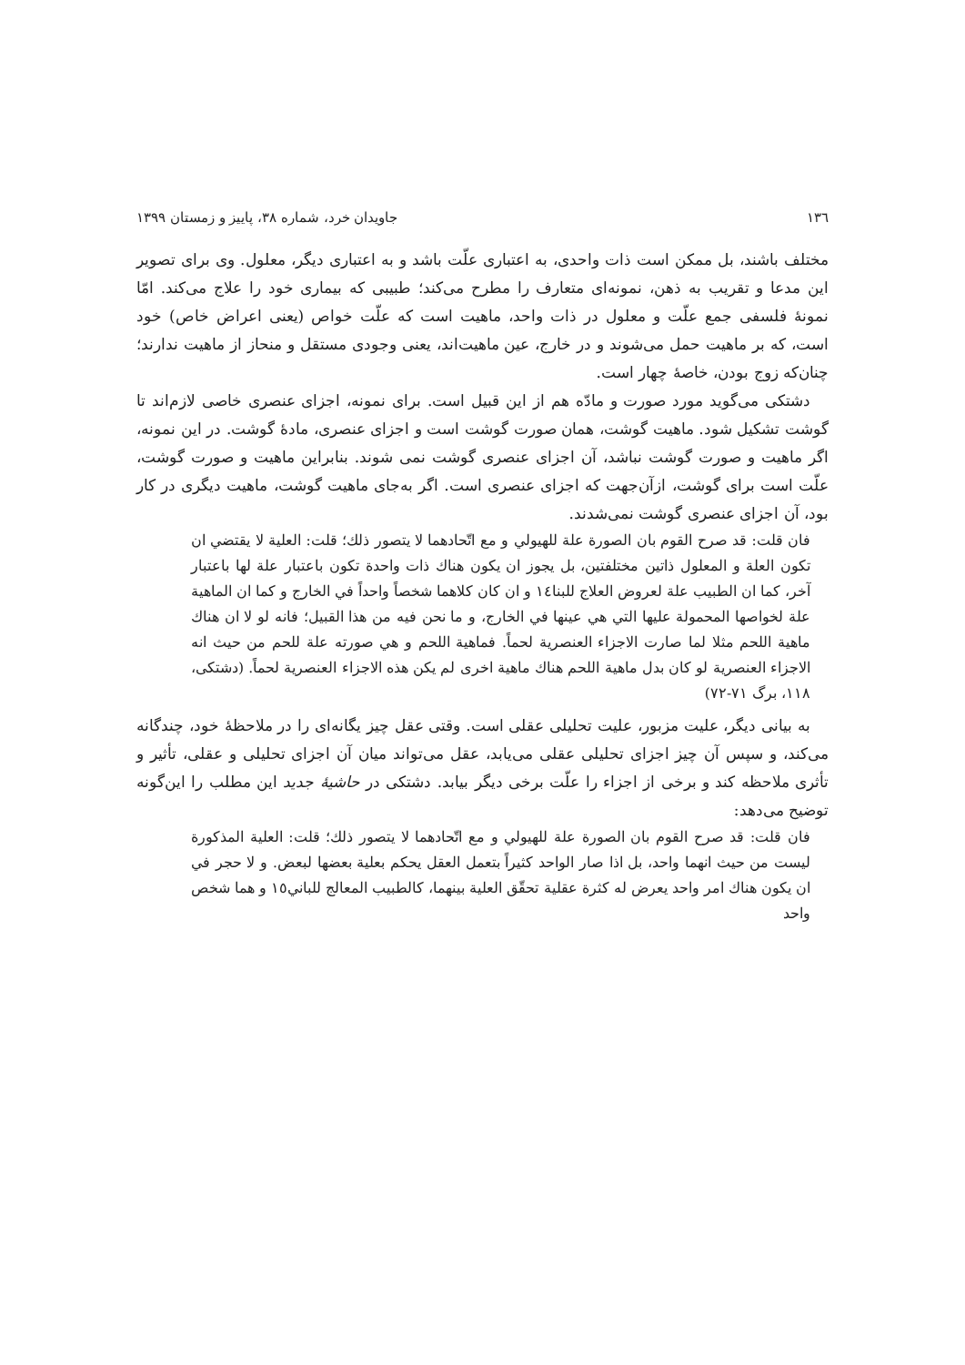۱۳٦ جاویدان خرد، شماره ۳۸، پاییز و زمستان ۱۳۹۹
مختلف باشند، بل ممکن است ذات واحدی، به اعتباری علّت باشد و به اعتباری دیگر، معلول. وی برای تصویر این مدعا و تقریب به ذهن، نمونه‌ای متعارف را مطرح می‌کند؛ طبیبی که بیماری خود را علاج می‌کند. امّا نمونهٔ فلسفی جمع علّت و معلول در ذات واحد، ماهیت است که علّت خواص (یعنی اعراض خاص) خود است، که بر ماهیت حمل می‌شوند و در خارج، عین ماهیت‌اند، یعنی وجودی مستقل و منحاز از ماهیت ندارند؛ چنان‌که زوج بودن، خاصهٔ چهار است.
دشتکی می‌گوید مورد صورت و مادّه هم از این قبیل است. برای نمونه، اجزای عنصری خاصی لازم‌اند تا گوشت تشکیل شود. ماهیت گوشت، همان صورت گوشت است و اجزای عنصری، مادهٔ گوشت. در این نمونه، اگر ماهیت و صورت گوشت نباشد، آن اجزای عنصری گوشت نمی شوند. بنابراین ماهیت و صورت گوشت، علّت است برای گوشت، ازآن‌جهت که اجزای عنصری است. اگر به‌جای ماهیت گوشت، ماهیت دیگری در کار بود، آن اجزای عنصری گوشت نمی‌شدند.
فان قلت: قد صرح القوم بان الصورة علة للهيولي و مع اتّحادهما لا يتصور ذلك؛ قلت: العلية لا يقتضي ان تكون العلة و المعلول ذاتين مختلفتين، بل يجوز ان يكون هناك ذات واحدة تكون باعتبار علة لها باعتبار آخر، كما ان الطبيب علة لعروض العلاج للبنا١٤ و ان كان كلاهما شخصاً واحداً في الخارج و كما ان الماهية علة لخواصها المحمولة عليها التي هي عينها في الخارج، و ما نحن فيه من هذا القبيل؛ فانه لو لا ان هناك ماهية اللحم مثلا لما صارت الاجزاء العنصرية لحماً. فماهية اللحم و هي صورته علة للحم من حيث انه الاجزاء العنصرية لو كان بدل ماهية اللحم هناك ماهية اخرى لم يكن هذه الاجزاء العنصرية لحماً. (دشتکی، ۱۱۸، برگ ۷۱-۷۲)
به بیانی دیگر، علیت مزبور، علیت تحلیلی عقلی است. وقتی عقل چیز یگانه‌ای را در ملاحظهٔ خود، چندگانه می‌کند، و سپس آن چیز اجزای تحلیلی عقلی می‌یابد، عقل می‌تواند میان آن اجزای تحلیلی و عقلی، تأثیر و تأثری ملاحظه کند و برخی از اجزاء را علّت برخی دیگر بیابد. دشتکی در حاشیهٔ جدید این مطلب را این‌گونه توضیح می‌دهد:
فان قلت: قد صرح القوم بان الصورة علة للهيولي و مع اتّحادهما لا يتصور ذلك؛ قلت: العلية المذكورة ليست من حيث انهما واحد، بل اذا صار الواحد كثيراً بتعمل العقل يحكم بعلية بعضها لبعض. و لا حجر في ان يكون هناك امر واحد يعرض له كثرة عقلية تحقّق العلية بينهما، كالطبيب المعالج للباني١٥ و هما شخص واحد